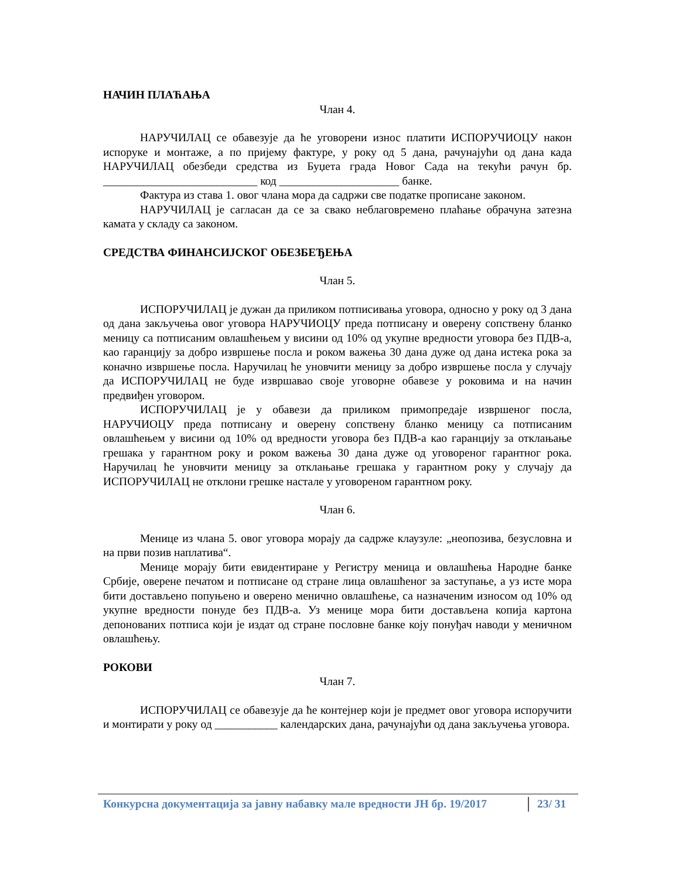НАЧИН ПЛАЋАЊА
Члан 4.
НАРУЧИЛАЦ се обавезује да ће уговорени износ платити ИСПОРУЧИОЦУ након испоруке и монтаже, а по пријему фактуре, у року од 5 дана, рачунајући од дана када НАРУЧИЛАЦ обезбеди средства из Буџета града Новог Сада на текући рачун бр. ___________________________ код _____________________ банке.
Фактура из става 1. овог члана мора да садржи све податке прописане законом.
НАРУЧИЛАЦ је сагласан да се за свако неблаговремено плаћање обрачуна затезна камата у складу са законом.
СРЕДСТВА ФИНАНСИЈСКОГ ОБЕЗБЕЂЕЊА
Члан 5.
ИСПОРУЧИЛАЦ је дужан да приликом потписивања уговора, односно у року од 3 дана од дана закључења овог уговора НАРУЧИОЦУ преда потписану и оверену сопствену бланко меницу са потписаним овлашћењем у висини од 10% од укупне вредности уговора без ПДВ-а, као гаранцију за добро извршење посла и роком важења 30 дана дуже од дана истека рока за коначно извршење посла. Наручилац ће уновчити меницу за добро извршење посла у случају да ИСПОРУЧИЛАЦ не буде извршавао своје уговорне обавезе у роковима и на начин предвиђен уговором.
ИСПОРУЧИЛАЦ је у обавези да приликом примопредаје извршеног посла, НАРУЧИОЦУ преда потписану и оверену сопствену бланко меницу са потписаним овлашћењем у висини од 10% од вредности уговора без ПДВ-а као гаранцију за отклањање грешака у гарантном року и роком важења 30 дана дуже од уговореног гарантног рока. Наручилац ће уновчити меницу за отклањање грешака у гарантном року у случају да ИСПОРУЧИЛАЦ не отклони грешке настале у уговореном гарантном року.
Члан 6.
Менице из члана 5. овог уговора морају да садрже клаузуле: „неопозива, безусловна и на први позив наплатива“.
Менице морају бити евидентиране у Регистру меница и овлашћења Народне банке Србије, оверене печатом и потписане од стране лица овлашћеног за заступање, а уз исте мора бити достављено попуњено и оверено менично овлашћење, са назначеним износом од 10% од укупне вредности понуде без ПДВ-а. Уз менице мора бити достављена копија картона депонованих потписа који је издат од стране пословне банке коју понуђач наводи у меничном овлашћењу.
РОКОВИ
Члан 7.
ИСПОРУЧИЛАЦ се обавезује да ће контејнер који је предмет овог уговора испоручити и монтирати у року од ___________ календарских дана, рачунајући од дана закључења уговора.
Конкурсна документација за јавну набавку мале вредности ЈН бр. 19/2017 23/ 31